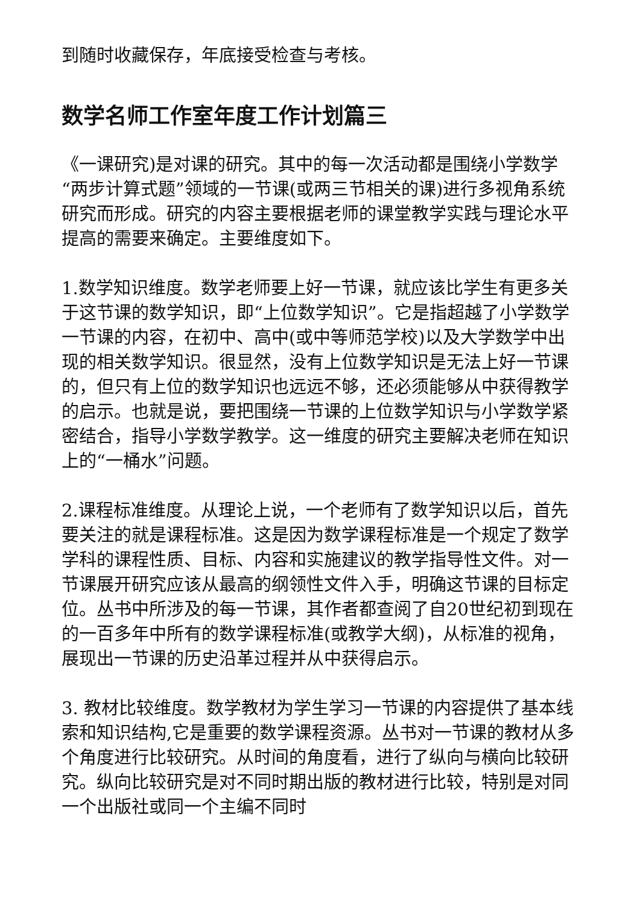到随时收藏保存，年底接受检查与考核。
数学名师工作室年度工作计划篇三
《一课研究)是对课的研究。其中的每一次活动都是围绕小学数学“两步计算式题”领域的一节课(或两三节相关的课)进行多视角系统研究而形成。研究的内容主要根据老师的课堂教学实践与理论水平提高的需要来确定。主要维度如下。
1.数学知识维度。数学老师要上好一节课，就应该比学生有更多关于这节课的数学知识，即“上位数学知识”。它是指超越了小学数学一节课的内容，在初中、高中(或中等师范学校)以及大学数学中出现的相关数学知识。很显然，没有上位数学知识是无法上好一节课的，但只有上位的数学知识也远远不够，还必须能够从中获得教学的启示。也就是说，要把围绕一节课的上位数学知识与小学数学紧密结合，指导小学数学教学。这一维度的研究主要解决老师在知识上的“一桶水”问题。
2.课程标准维度。从理论上说，一个老师有了数学知识以后，首先要关注的就是课程标准。这是因为数学课程标准是一个规定了数学学科的课程性质、目标、内容和实施建议的教学指导性文件。对一节课展开研究应该从最高的纲领性文件入手，明确这节课的目标定位。丛书中所涉及的每一节课，其作者都查阅了自20世纪初到现在的一百多年中所有的数学课程标准(或教学大纲)，从标准的视角，展现出一节课的历史沿革过程并从中获得启示。
3. 教材比较维度。数学教材为学生学习一节课的内容提供了基本线索和知识结构,它是重要的数学课程资源。丛书对一节课的教材从多个角度进行比较研究。从时间的角度看，进行了纵向与横向比较研究。纵向比较研究是对不同时期出版的教材进行比较，特别是对同一个出版社或同一个主编不同时